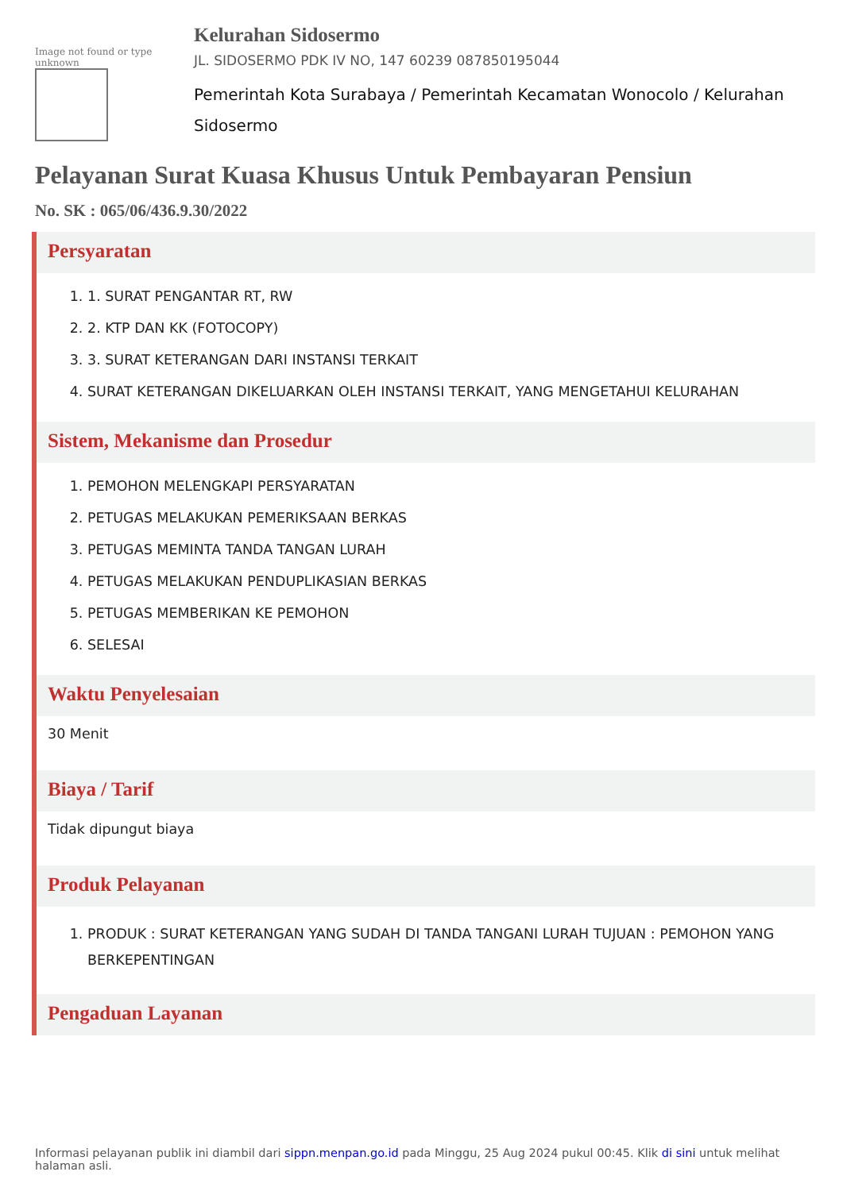Image not found or type unknown
Kelurahan Sidosermo
JL. SIDOSERMO PDK IV NO, 147 60239 087850195044
Pemerintah Kota Surabaya / Pemerintah Kecamatan Wonocolo / Kelurahan Sidosermo
Pelayanan Surat Kuasa Khusus Untuk Pembayaran Pensiun
No. SK : 065/06/436.9.30/2022
Persyaratan
1. 1. SURAT PENGANTAR RT, RW
2. 2. KTP DAN KK (FOTOCOPY)
3. 3. SURAT KETERANGAN DARI INSTANSI TERKAIT
4. SURAT KETERANGAN DIKELUARKAN OLEH INSTANSI TERKAIT, YANG MENGETAHUI KELURAHAN
Sistem, Mekanisme dan Prosedur
1. PEMOHON MELENGKAPI PERSYARATAN
2. PETUGAS MELAKUKAN PEMERIKSAAN BERKAS
3. PETUGAS MEMINTA TANDA TANGAN LURAH
4. PETUGAS MELAKUKAN PENDUPLIKASIAN BERKAS
5. PETUGAS MEMBERIKAN KE PEMOHON
6. SELESAI
Waktu Penyelesaian
30 Menit
Biaya / Tarif
Tidak dipungut biaya
Produk Pelayanan
1. PRODUK : SURAT KETERANGAN YANG SUDAH DI TANDA TANGANI LURAH TUJUAN : PEMOHON YANG BERKEPENTINGAN
Pengaduan Layanan
Informasi pelayanan publik ini diambil dari sippn.menpan.go.id pada Minggu, 25 Aug 2024 pukul 00:45. Klik di sini untuk melihat halaman asli.